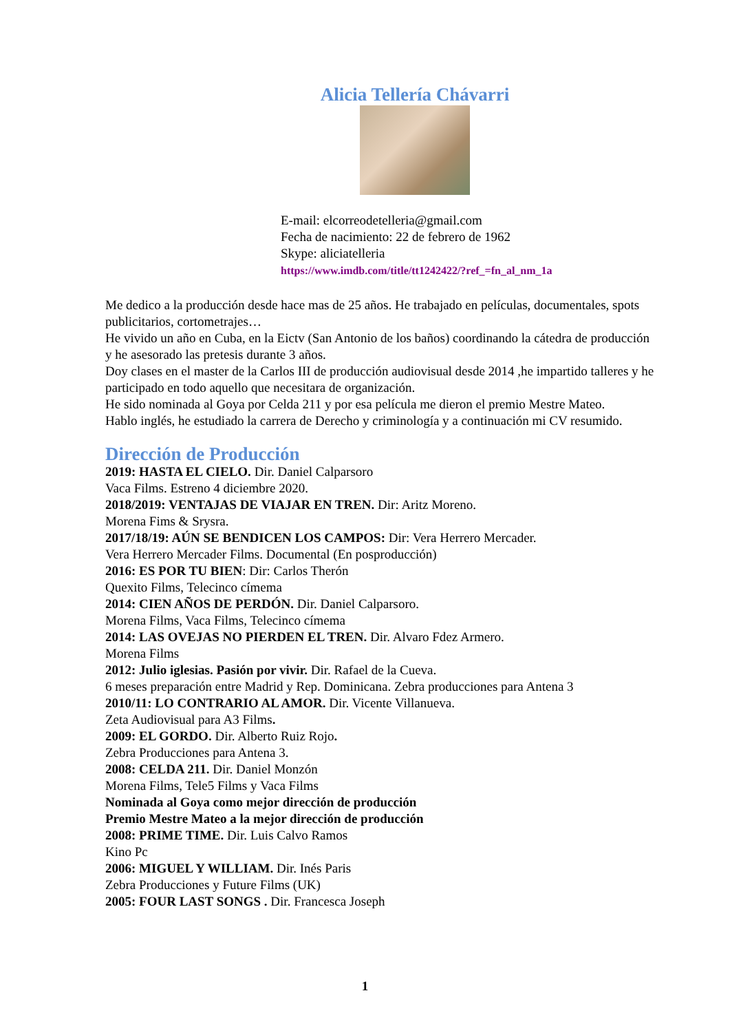Alicia Tellería Chávarri
E-mail: elcorreodetelleria@gmail.com
Fecha de nacimiento: 22 de febrero de 1962
Skype: aliciatelleria
https://www.imdb.com/title/tt1242422/?ref_=fn_al_nm_1a
Me dedico a la producción desde hace mas de 25 años. He trabajado en películas, documentales, spots publicitarios, cortometrajes…
He vivido un año en Cuba, en la Eictv (San Antonio de los baños) coordinando la cátedra de producción y he asesorado las pretesis durante 3 años.
Doy clases en el master de la Carlos III de producción audiovisual desde 2014 ,he impartido talleres y he participado en todo aquello que necesitara de organización.
He sido nominada al Goya por Celda 211 y por esa película me dieron el premio Mestre Mateo.
Hablo inglés, he estudiado la carrera de Derecho y criminología y a continuación mi CV resumido.
Dirección de Producción
2019: HASTA EL CIELO. Dir. Daniel Calparsoro
Vaca Films. Estreno 4 diciembre 2020.
2018/2019: VENTAJAS DE VIAJAR EN TREN. Dir: Aritz Moreno.
Morena Fims & Srysra.
2017/18/19: AÚN SE BENDICEN LOS CAMPOS: Dir: Vera Herrero Mercader.
Vera Herrero Mercader Films. Documental (En posproducción)
2016: ES POR TU BIEN: Dir: Carlos Therón
Quexito Films, Telecinco címema
2014: CIEN AÑOS DE PERDÓN. Dir. Daniel Calparsoro.
Morena Films, Vaca Films, Telecinco címema
2014: LAS OVEJAS NO PIERDEN EL TREN. Dir. Alvaro Fdez Armero.
Morena Films
2012: Julio iglesias. Pasión por vivir. Dir. Rafael de la Cueva.
6 meses preparación entre Madrid y Rep. Dominicana. Zebra producciones para Antena 3
2010/11: LO CONTRARIO AL AMOR. Dir. Vicente Villanueva.
Zeta Audiovisual para A3 Films.
2009: EL GORDO. Dir. Alberto Ruiz Rojo.
Zebra Producciones para Antena 3.
2008: CELDA 211. Dir. Daniel Monzón
Morena Films, Tele5 Films y Vaca Films
Nominada al Goya como mejor dirección de producción
Premio Mestre Mateo a la mejor dirección de producción
2008: PRIME TIME. Dir. Luis Calvo Ramos
Kino Pc
2006: MIGUEL Y WILLIAM. Dir. Inés Paris
Zebra Producciones y Future Films (UK)
2005: FOUR LAST SONGS . Dir. Francesca Joseph
1